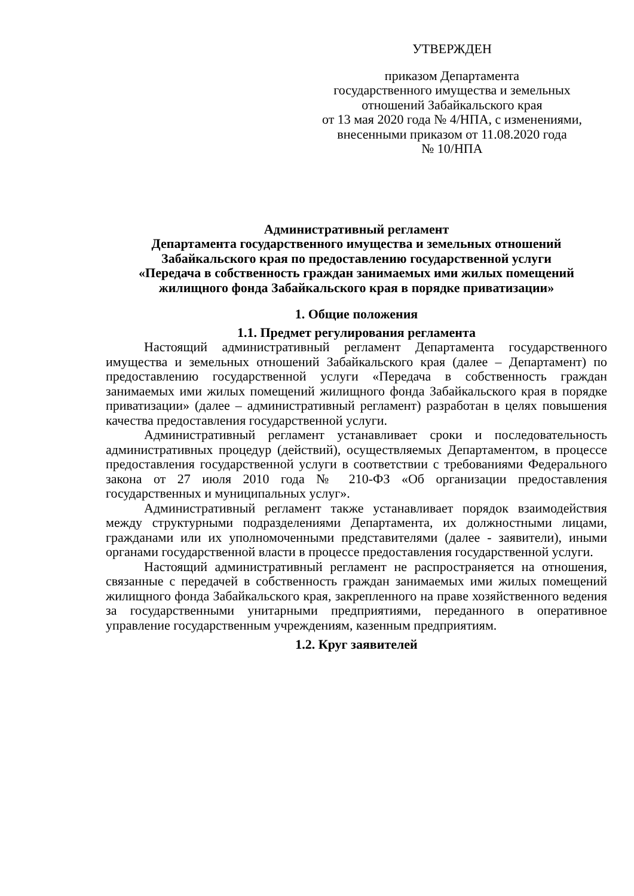УТВЕРЖДЕН
приказом Департамента
государственного имущества и земельных
отношений Забайкальского края
от 13 мая 2020 года № 4/НПА, с изменениями,
внесенными приказом от 11.08.2020 года
№ 10/НПА
Административный регламент
Департамента государственного имущества и земельных отношений Забайкальского края по предоставлению государственной услуги
«Передача в собственность граждан занимаемых ими жилых помещений жилищного фонда Забайкальского края в порядке приватизации»
1. Общие положения
1.1. Предмет регулирования регламента
Настоящий административный регламент Департамента государственного имущества и земельных отношений Забайкальского края (далее – Департамент) по предоставлению государственной услуги «Передача в собственность граждан занимаемых ими жилых помещений жилищного фонда Забайкальского края в порядке приватизации» (далее – административный регламент) разработан в целях повышения качества предоставления государственной услуги.
Административный регламент устанавливает сроки и последовательность административных процедур (действий), осуществляемых Департаментом, в процессе предоставления государственной услуги в соответствии с требованиями Федерального закона от 27 июля 2010 года № 210-ФЗ «Об организации предоставления государственных и муниципальных услуг».
Административный регламент также устанавливает порядок взаимодействия между структурными подразделениями Департамента, их должностными лицами, гражданами или их уполномоченными представителями (далее - заявители), иными органами государственной власти в процессе предоставления государственной услуги.
Настоящий административный регламент не распространяется на отношения, связанные с передачей в собственность граждан занимаемых ими жилых помещений жилищного фонда Забайкальского края, закрепленного на праве хозяйственного ведения за государственными унитарными предприятиями, переданного в оперативное управление государственным учреждениям, казенным предприятиям.
1.2. Круг заявителей